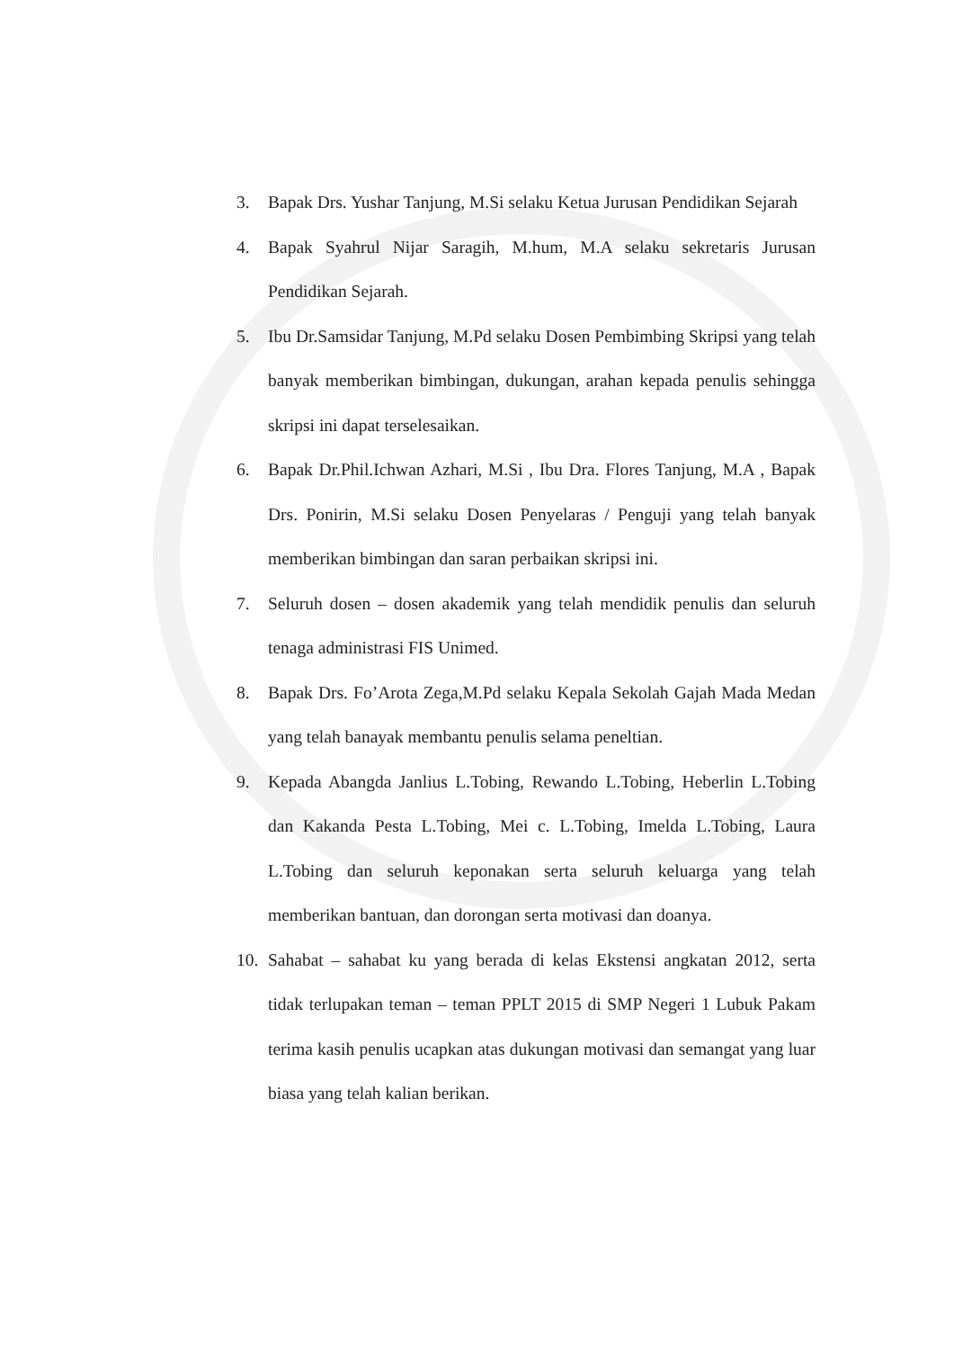3. Bapak Drs. Yushar Tanjung, M.Si selaku Ketua Jurusan Pendidikan Sejarah
4. Bapak Syahrul Nijar Saragih, M.hum, M.A selaku sekretaris Jurusan Pendidikan Sejarah.
5. Ibu Dr.Samsidar Tanjung, M.Pd selaku Dosen Pembimbing Skripsi yang telah banyak memberikan bimbingan, dukungan, arahan kepada penulis sehingga skripsi ini dapat terselesaikan.
6. Bapak Dr.Phil.Ichwan Azhari, M.Si , Ibu Dra. Flores Tanjung, M.A , Bapak Drs. Ponirin, M.Si selaku Dosen Penyelaras / Penguji yang telah banyak memberikan bimbingan dan saran perbaikan skripsi ini.
7. Seluruh dosen – dosen akademik yang telah mendidik penulis dan seluruh tenaga administrasi FIS Unimed.
8. Bapak Drs. Fo’Arota Zega,M.Pd selaku Kepala Sekolah Gajah Mada Medan yang telah banayak membantu penulis selama peneltian.
9. Kepada Abangda Janlius L.Tobing, Rewando L.Tobing, Heberlin L.Tobing dan Kakanda Pesta L.Tobing, Mei c. L.Tobing, Imelda L.Tobing, Laura L.Tobing dan seluruh keponakan serta seluruh keluarga yang telah memberikan bantuan, dan dorongan serta motivasi dan doanya.
10.
Sahabat – sahabat ku yang berada di kelas Ekstensi angkatan 2012, serta tidak terlupakan teman – teman PPLT 2015 di SMP Negeri 1 Lubuk Pakam terima kasih penulis ucapkan atas dukungan motivasi dan semangat yang luar biasa yang telah kalian berikan.